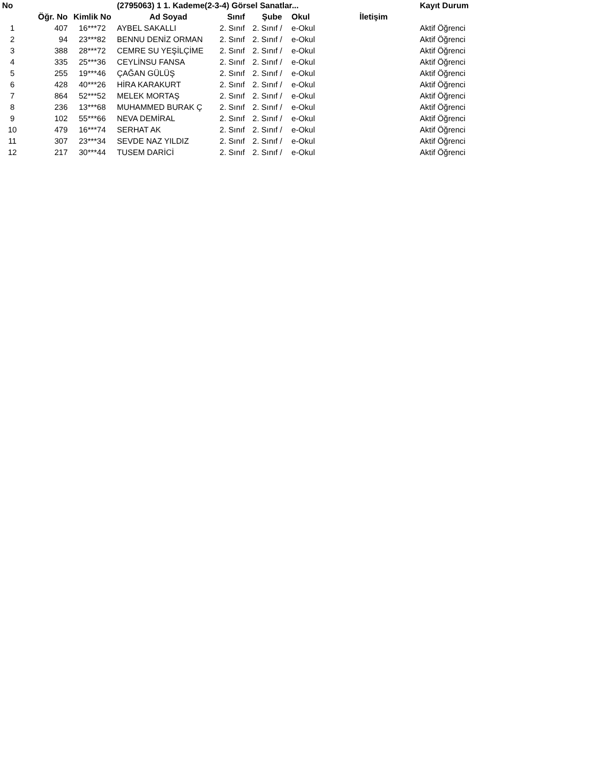| No | | | (2795063) 1 1. Kademe(2-3-4) Görsel Sanatlar... | | | | | Kayıt Durum |
| --- | --- | --- | --- | --- | --- | --- | --- | --- |
| | Öğr. No | Kimlik No | Ad Soyad | Sınıf | Şube | Okul | İletişim | |
| 1 | 407 | 16***72 | AYBEL SAKALLI | 2. Sınıf | 2. Sınıf / | e-Okul | | Aktif Öğrenci |
| 2 | 94 | 23***82 | BENNU DENİZ ORMAN | 2. Sınıf | 2. Sınıf / | e-Okul | | Aktif Öğrenci |
| 3 | 388 | 28***72 | CEMRE SU YEŞİLÇİME | 2. Sınıf | 2. Sınıf / | e-Okul | | Aktif Öğrenci |
| 4 | 335 | 25***36 | CEYLİNSU FANSA | 2. Sınıf | 2. Sınıf / | e-Okul | | Aktif Öğrenci |
| 5 | 255 | 19***46 | ÇAĞAN GÜLÜŞ | 2. Sınıf | 2. Sınıf / | e-Okul | | Aktif Öğrenci |
| 6 | 428 | 40***26 | HİRA KARAKURT | 2. Sınıf | 2. Sınıf / | e-Okul | | Aktif Öğrenci |
| 7 | 864 | 52***52 | MELEK MORTAŞ | 2. Sınıf | 2. Sınıf / | e-Okul | | Aktif Öğrenci |
| 8 | 236 | 13***68 | MUHAMMED BURAK Ç | 2. Sınıf | 2. Sınıf / | e-Okul | | Aktif Öğrenci |
| 9 | 102 | 55***66 | NEVA DEMİRAL | 2. Sınıf | 2. Sınıf / | e-Okul | | Aktif Öğrenci |
| 10 | 479 | 16***74 | SERHAT AK | 2. Sınıf | 2. Sınıf / | e-Okul | | Aktif Öğrenci |
| 11 | 307 | 23***34 | SEVDE NAZ YILDIZ | 2. Sınıf | 2. Sınıf / | e-Okul | | Aktif Öğrenci |
| 12 | 217 | 30***44 | TUSEM DARİCİ | 2. Sınıf | 2. Sınıf / | e-Okul | | Aktif Öğrenci |